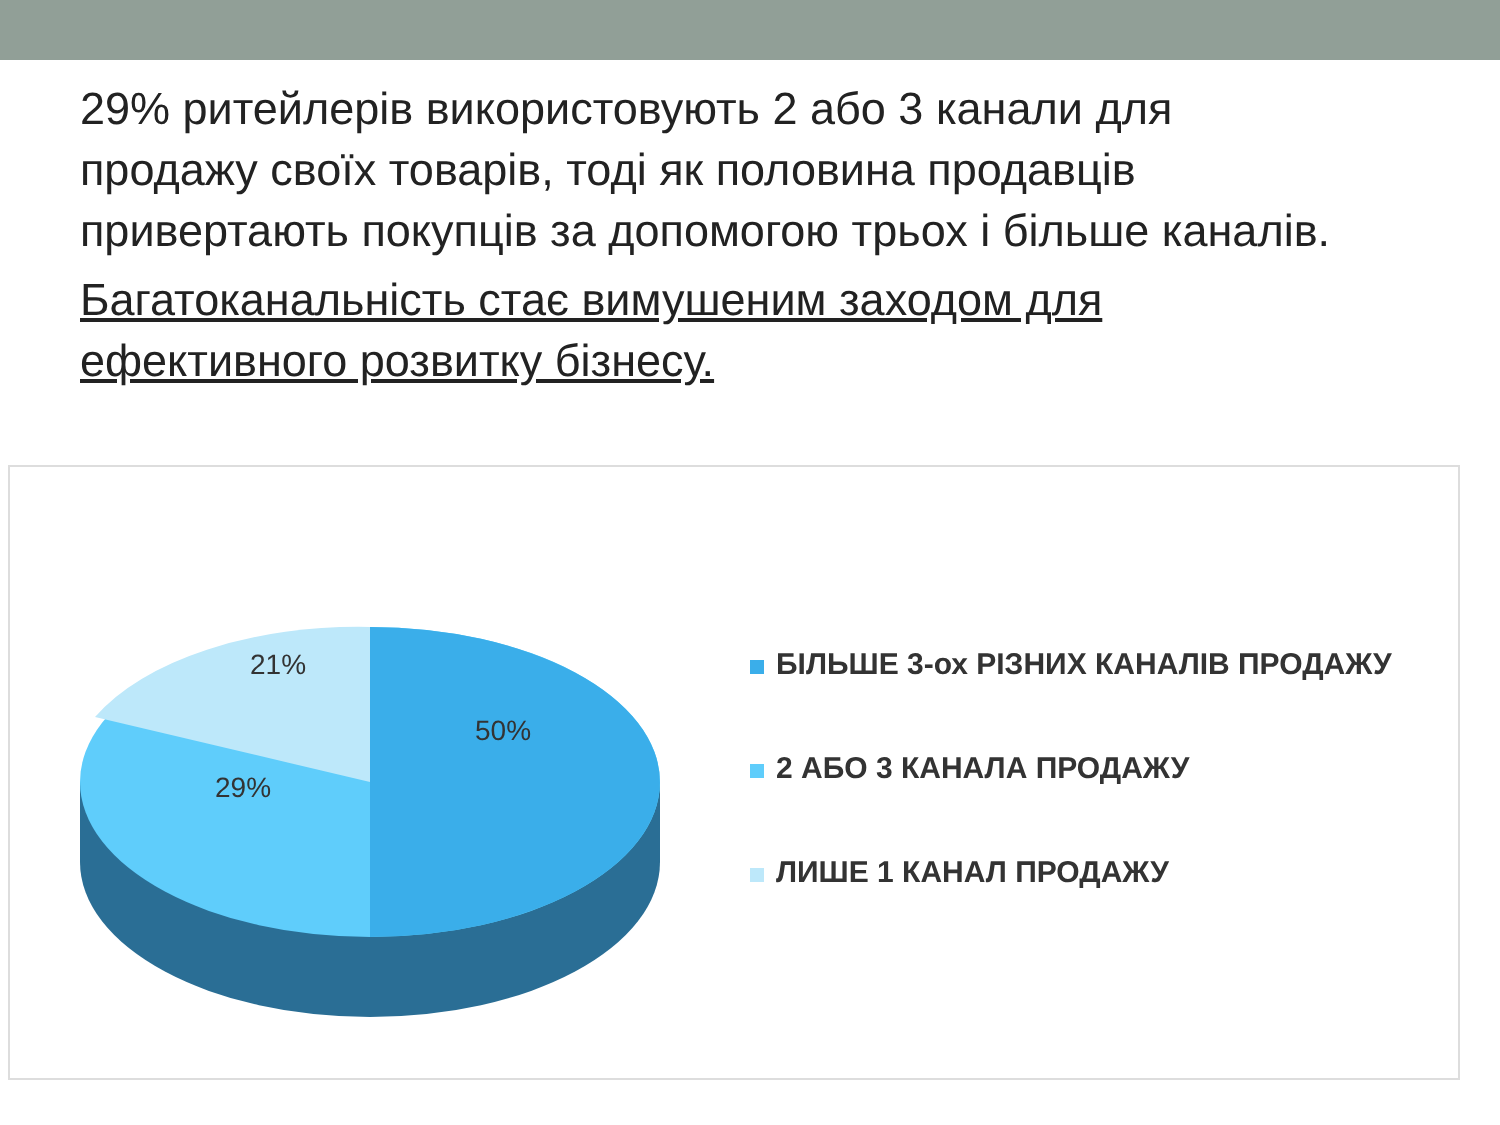29% ритейлерів використовують 2 або 3 канали для продажу своїх товарів, тоді як половина продавців привертають покупців за допомогою трьох і більше каналів.
Багатоканальність стає вимушеним заходом для ефективного розвитку бізнесу.
21%
50%
29%
БІЛЬШЕ 3-ох РІЗНИХ КАНАЛІВ ПРОДАЖУ
2 АБО 3 КАНАЛА ПРОДАЖУ
ЛИШЕ 1 КАНАЛ ПРОДАЖУ